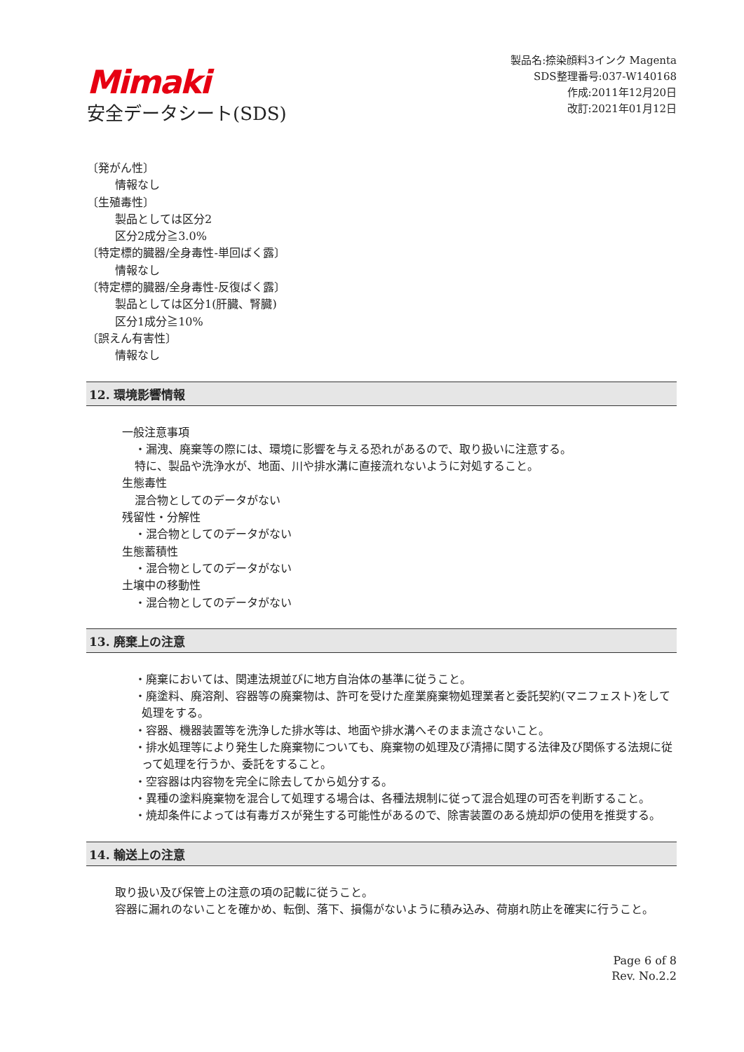Mimaki
安全データシート(SDS)
製品名:捺染顔料3インク Magenta
SDS整理番号:037-W140168
作成:2011年12月20日
改訂:2021年01月12日
〔発がん性〕
情報なし
〔生殖毒性〕
製品としては区分2
区分2成分≧3.0%
〔特定標的臓器/全身毒性-単回ばく露〕
情報なし
〔特定標的臓器/全身毒性-反復ばく露〕
製品としては区分1(肝臓、腎臓)
区分1成分≧10%
〔誤えん有害性〕
情報なし
12. 環境影響情報
一般注意事項
・漏洩、廃棄等の際には、環境に影響を与える恐れがあるので、取り扱いに注意する。
特に、製品や洗浄水が、地面、川や排水溝に直接流れないように対処すること。
生態毒性
混合物としてのデータがない
残留性・分解性
・混合物としてのデータがない
生態蓄積性
・混合物としてのデータがない
土壌中の移動性
・混合物としてのデータがない
13. 廃棄上の注意
・廃棄においては、関連法規並びに地方自治体の基準に従うこと。
・廃塗料、廃溶剤、容器等の廃棄物は、許可を受けた産業廃棄物処理業者と委託契約(マニフェスト)をして処理をする。
・容器、機器装置等を洗浄した排水等は、地面や排水溝へそのまま流さないこと。
・排水処理等により発生した廃棄物についても、廃棄物の処理及び清掃に関する法律及び関係する法規に従って処理を行うか、委託をすること。
・空容器は内容物を完全に除去してから処分する。
・異種の塗料廃棄物を混合して処理する場合は、各種法規制に従って混合処理の可否を判断すること。
・焼却条件によっては有毒ガスが発生する可能性があるので、除害装置のある焼却炉の使用を推奨する。
14. 輸送上の注意
取り扱い及び保管上の注意の項の記載に従うこと。
容器に漏れのないことを確かめ、転倒、落下、損傷がないように積み込み、荷崩れ防止を確実に行うこと。
Page 6 of 8
Rev. No.2.2